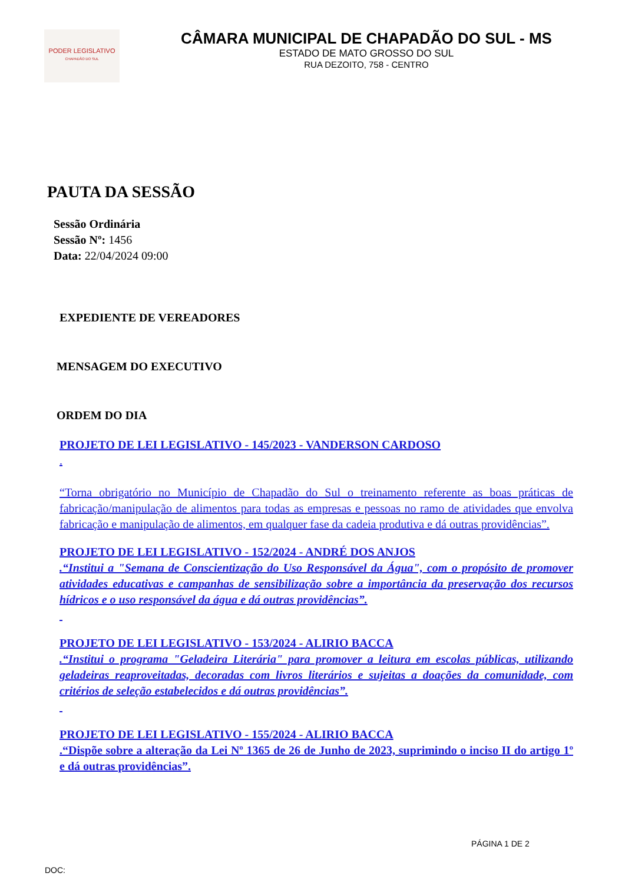PODER LEGISLATIVO
CHAPADÃO DO SUL
CÂMARA MUNICIPAL DE CHAPADÃO DO SUL - MS
ESTADO DE MATO GROSSO DO SUL
RUA DEZOITO, 758 - CENTRO
PAUTA DA SESSÃO
Sessão Ordinária
Sessão Nº: 1456
Data: 22/04/2024 09:00
EXPEDIENTE DE VEREADORES
MENSAGEM DO EXECUTIVO
ORDEM DO DIA
PROJETO DE LEI LEGISLATIVO - 145/2023 - VANDERSON CARDOSO
.
“Torna obrigatório no Município de Chapadão do Sul o treinamento referente as boas práticas de fabricação/manipulação de alimentos para todas as empresas e pessoas no ramo de atividades que envolva fabricação e manipulação de alimentos, em qualquer fase da cadeia produtiva e dá outras providências”.
PROJETO DE LEI LEGISLATIVO - 152/2024 - ANDRÉ DOS ANJOS
.“Institui a "Semana de Conscientização do Uso Responsável da Água", com o propósito de promover atividades educativas e campanhas de sensibilização sobre a importância da preservação dos recursos hídricos e o uso responsável da água e dá outras providências”.
PROJETO DE LEI LEGISLATIVO - 153/2024 - ALIRIO BACCA
.“Institui o programa "Geladeira Literária" para promover a leitura em escolas públicas, utilizando geladeiras reaproveitadas, decoradas com livros literários e sujeitas a doações da comunidade, com critérios de seleção estabelecidos e dá outras providências”.
PROJETO DE LEI LEGISLATIVO - 155/2024 - ALIRIO BACCA
.“Dispõe sobre a alteração da Lei Nº 1365 de 26 de Junho de 2023, suprimindo o inciso II do artigo 1º e dá outras providências”.
PÁGINA 1 DE 2
DOC: